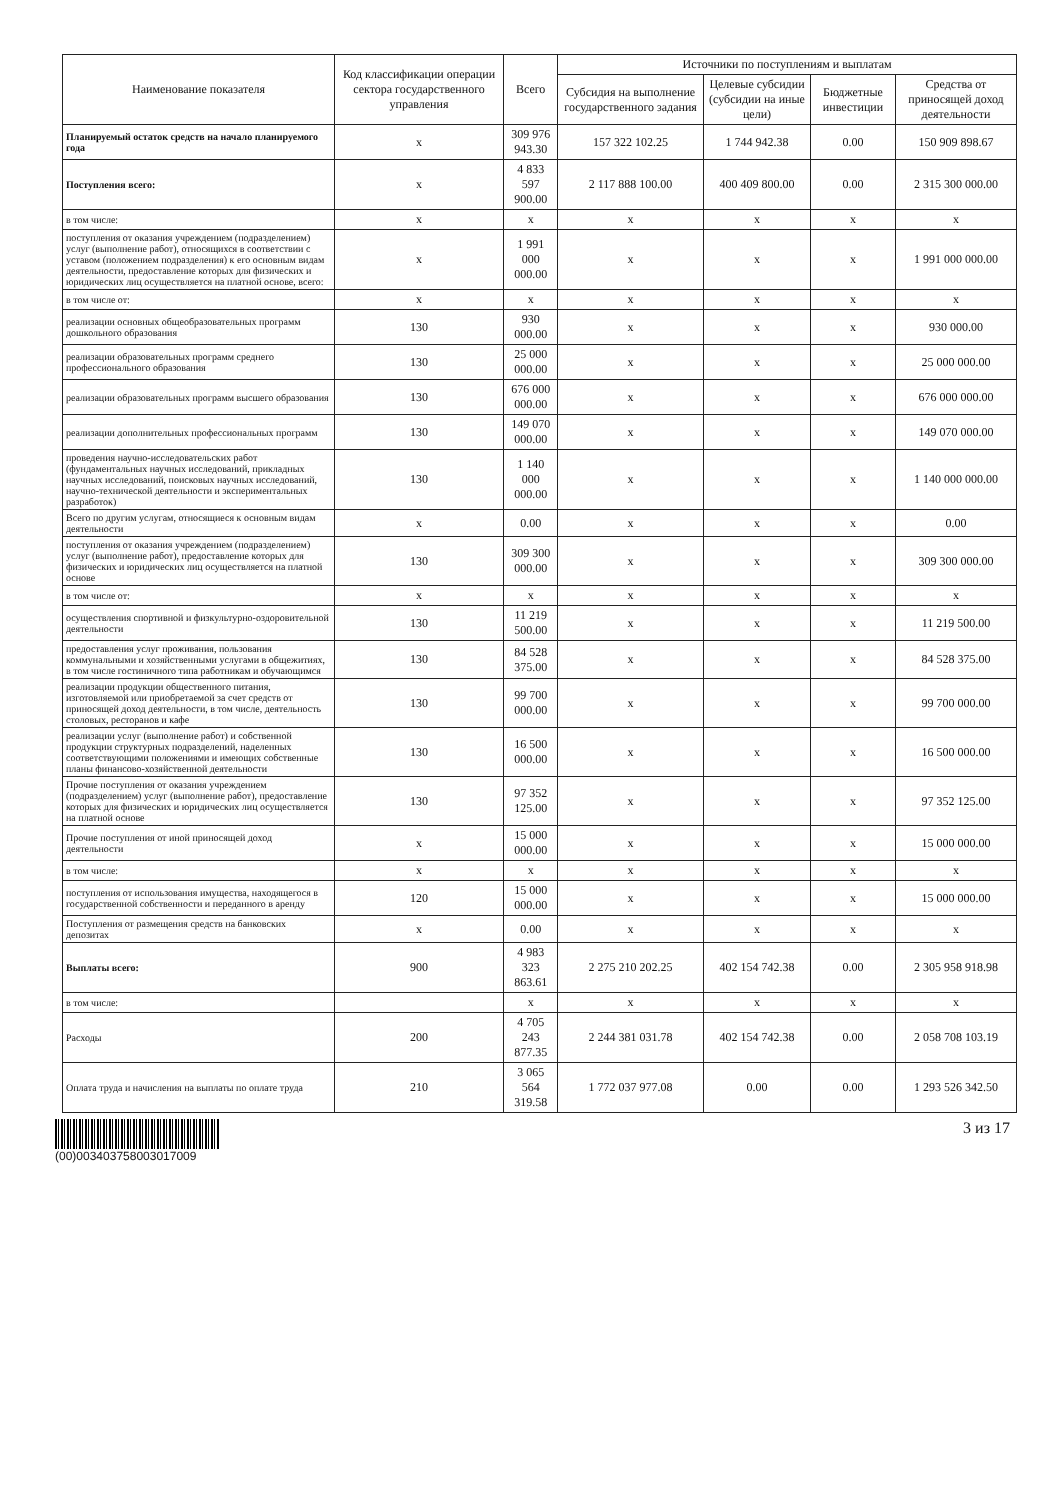| Наименование показателя | Код классификации операции сектора государственного управления | Всего | Источники по поступлениям и выплатам | | | |
| --- | --- | --- | --- | --- | --- | --- |
| | | | Субсидия на выполнение государственного задания | Целевые субсидии (субсидии на иные цели) | Бюджетные инвестиции | Средства от приносящей доход деятельности |
| Планируемый остаток средств на начало планируемого года | x | 309 976 943.30 | 157 322 102.25 | 1 744 942.38 | 0.00 | 150 909 898.67 |
| Поступления всего: | x | 4 833 597 900.00 | 2 117 888 100.00 | 400 409 800.00 | 0.00 | 2 315 300 000.00 |
| в том числе: | x | x | x | x | x | x |
| поступления от оказания учреждением (подразделением) услуг (выполнение работ), относящихся в соответствии с уставом (положением подразделения) к его основным видам деятельности, предоставление которых для физических и юридических лиц осуществляется на платной основе, всего: | x | 1 991 000 000.00 | x | x | x | 1 991 000 000.00 |
| в том числе от: | x | x | x | x | x | x |
| реализации основных общеобразовательных программ дошкольного образования | 130 | 930 000.00 | x | x | x | 930 000.00 |
| реализации образовательных программ среднего профессионального образования | 130 | 25 000 000.00 | x | x | x | 25 000 000.00 |
| реализации образовательных программ высшего образования | 130 | 676 000 000.00 | x | x | x | 676 000 000.00 |
| реализации дополнительных профессиональных программ | 130 | 149 070 000.00 | x | x | x | 149 070 000.00 |
| проведения научно-исследовательских работ (фундаментальных научных исследований, прикладных научных исследований, поисковых научных исследований, научно-технической деятельности и экспериментальных разработок) | 130 | 1 140 000 000.00 | x | x | x | 1 140 000 000.00 |
| Всего по другим услугам, относящиеся к основным видам деятельности | x | 0.00 | x | x | x | 0.00 |
| поступления от оказания учреждением (подразделением) услуг (выполнение работ), предоставление которых для физических и юридических лиц осуществляется на платной основе | 130 | 309 300 000.00 | x | x | x | 309 300 000.00 |
| в том числе от: | x | x | x | x | x | x |
| осуществления спортивной и физкультурно-оздоровительной деятельности | 130 | 11 219 500.00 | x | x | x | 11 219 500.00 |
| предоставления услуг проживания, пользования коммунальными и хозяйственными услугами в общежитиях, в том числе гостиничного типа работникам и обучающимся | 130 | 84 528 375.00 | x | x | x | 84 528 375.00 |
| реализации продукции общественного питания, изготовляемой или приобретаемой за счет средств от приносящей доход деятельности, в том числе, деятельность столовых, ресторанов и кафе | 130 | 99 700 000.00 | x | x | x | 99 700 000.00 |
| реализации услуг (выполнение работ) и собственной продукции структурных подразделений, наделенных соответствующими положениями и имеющих собственные планы финансово-хозяйственной деятельности | 130 | 16 500 000.00 | x | x | x | 16 500 000.00 |
| Прочие поступления от оказания учреждением (подразделением) услуг (выполнение работ), предоставление которых для физических и юридических лиц осуществляется на платной основе | 130 | 97 352 125.00 | x | x | x | 97 352 125.00 |
| Прочие поступления от иной приносящей доход деятельности | x | 15 000 000.00 | x | x | x | 15 000 000.00 |
| в том числе: | x | x | x | x | x | x |
| поступления от использования имущества, находящегося в государственной собственности и переданного в аренду | 120 | 15 000 000.00 | x | x | x | 15 000 000.00 |
| Поступления от размещения средств на банковских депозитах | x | 0.00 | x | x | x | x |
| Выплаты всего: | 900 | 4 983 323 863.61 | 2 275 210 202.25 | 402 154 742.38 | 0.00 | 2 305 958 918.98 |
| в том числе: | | x | x | x | x | x |
| Расходы | 200 | 4 705 243 877.35 | 2 244 381 031.78 | 402 154 742.38 | 0.00 | 2 058 708 103.19 |
| Оплата труда и начисления на выплаты по оплате труда | 210 | 3 065 564 319.58 | 1 772 037 977.08 | 0.00 | 0.00 | 1 293 526 342.50 |
(00)003403758003017009
3 из 17